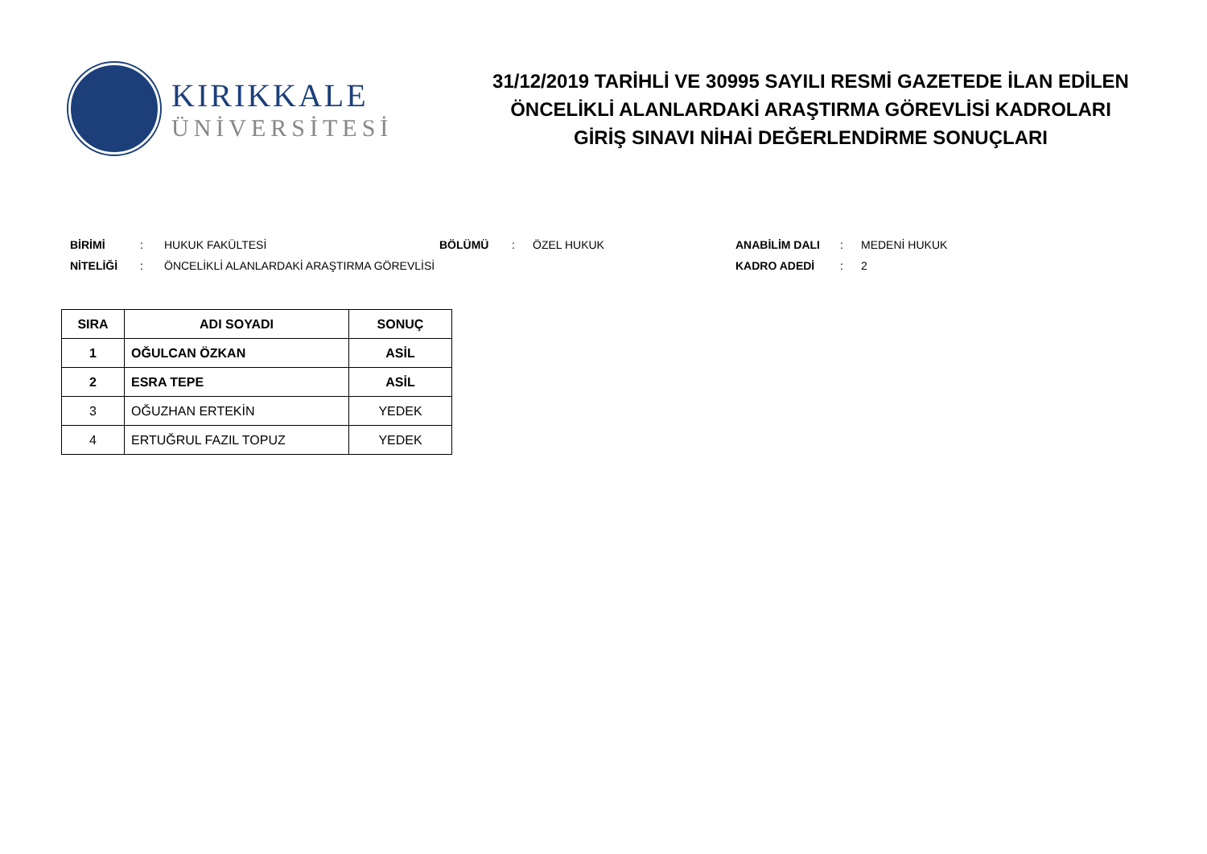KIRIKKALE
ÜNİVERSİTESİ
31/12/2019 TARİHLİ VE 30995 SAYILI RESMİ GAZETEDE İLAN EDİLEN
ÖNCELİKLİ ALANLARDAKİ ARAŞTIRMA GÖREVLİSİ KADROLARI
GİRİŞ SINAVI NİHAİ DEĞERLENDİRME SONUÇLARI
| BİRİMİ | : | HUKUK FAKÜLTESİ | BÖLÜMÜ | : | ÖZEL HUKUK | ANABİLİM DALI | : | MEDENİ HUKUK |
| NİTELİĞİ | : | ÖNCELİKLİ ALANLARDAKİ ARAŞTIRMA GÖREVLİSİ | | | | KADRO ADEDİ | : | 2 |
| SIRA | ADI SOYADI | SONUÇ |
| --- | --- | --- |
| 1 | OĞULCAN ÖZKAN | ASİL |
| 2 | ESRA TEPE | ASİL |
| 3 | OĞUZHAN ERTEKİN | YEDEK |
| 4 | ERTUĞRUL FAZIL TOPUZ | YEDEK |